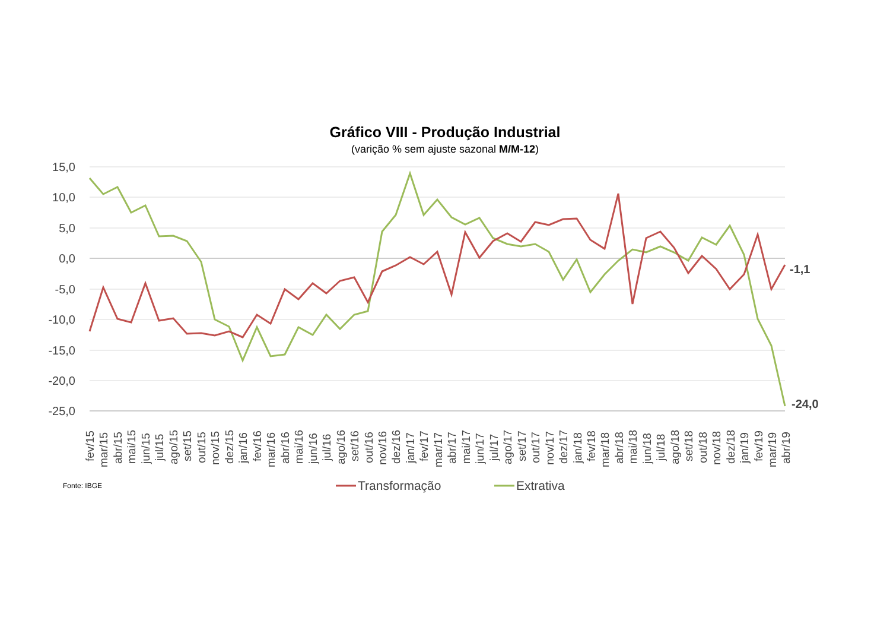Gráfico VIII - Produção Industrial
(varição % sem ajuste sazonal M/M-12)
15,0
10,0
5,0
0,0
-5,0
-10,0
-15,0
-20,0
-25,0
-1,1
-24,0
fev/15
mar/15
abr/15
mai/15
jun/15
jul/15
ago/15
set/15
out/15
nov/15
dez/15
jan/16
fev/16
mar/16
abr/16
mai/16
jun/16
jul/16
ago/16
set/16
out/16
nov/16
dez/16
jan/17
fev/17
mar/17
abr/17
mai/17
jun/17
jul/17
ago/17
set/17
out/17
nov/17
dez/17
jan/18
fev/18
mar/18
abr/18
mai/18
jun/18
jul/18
ago/18
set/18
out/18
nov/18
dez/18
jan/19
fev/19
mar/19
abr/19
Fonte: IBGE
Transformação
Extrativa